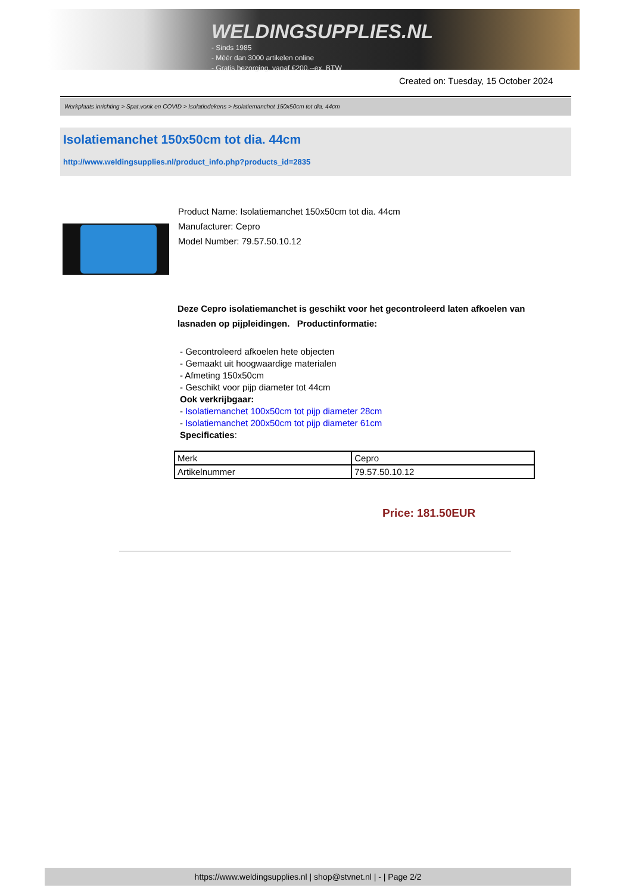WELDINGSUPPLIES.NL
- Sinds 1985
- Méér dan 3000 artikelen online
- Gratis bezorging, vanaf €200,--ex. BTW
Created on: Tuesday, 15 October 2024
Werkplaats inrichting > Spat,vonk en COVID > Isolatiedekens > Isolatiemanchet 150x50cm tot dia. 44cm
Isolatiemanchet 150x50cm tot dia. 44cm
http://www.weldingsupplies.nl/product_info.php?products_id=2835
Product Name: Isolatiemanchet 150x50cm tot dia. 44cm
Manufacturer: Cepro
Model Number: 79.57.50.10.12
Deze Cepro isolatiemanchet is geschikt voor het gecontroleerd laten afkoelen van lasnaden op pijpleidingen. Productinformatie:
- Gecontroleerd afkoelen hete objecten
- Gemaakt uit hoogwaardige materialen
- Afmeting 150x50cm
- Geschikt voor pijp diameter tot 44cm
Ook verkrijbgaar:
- Isolatiemanchet 100x50cm tot pijp diameter 28cm
- Isolatiemanchet 200x50cm tot pijp diameter 61cm
Specificaties:
| Merk | Cepro |
| Artikelnummer | 79.57.50.10.12 |
Price: 181.50EUR
https://www.weldingsupplies.nl | shop@stvnet.nl | - | Page 2/2